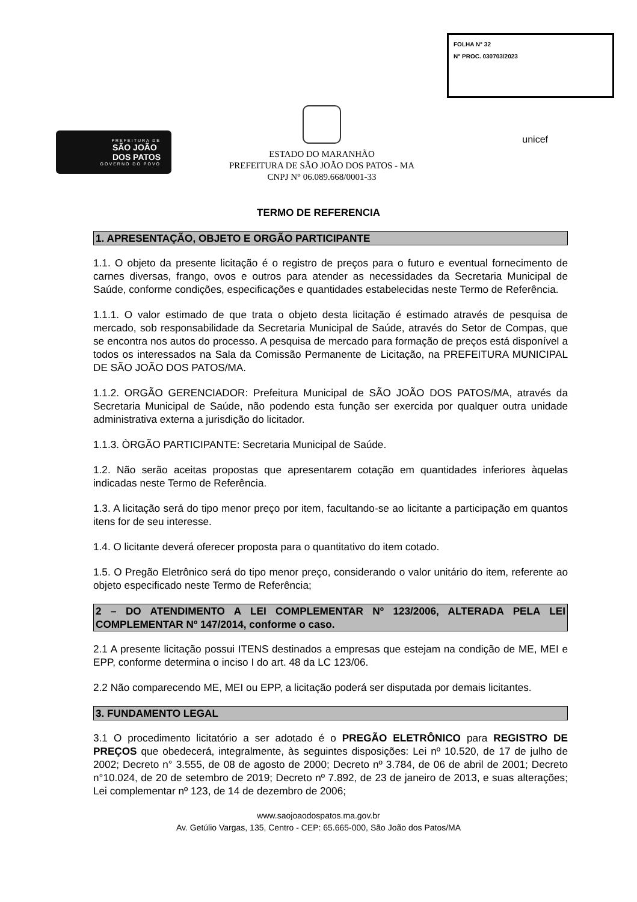PREFEITURA DE
SÃO JOÃO
DOS PATOS
GOVERNO DO POVO
ESTADO DO MARANHÃO
PREFEITURA DE SÃO JOÃO DOS PATOS - MA
CNPJ N° 06.089.668/0001-33
FOLHA N° 32
N° PROC. 030703/2023
unicef
TERMO DE REFERENCIA
1. APRESENTAÇÃO, OBJETO E ORGÃO PARTICIPANTE
1.1. O objeto da presente licitação é o registro de preços para o futuro e eventual fornecimento de carnes diversas, frango, ovos e outros para atender as necessidades da Secretaria Municipal de Saúde, conforme condições, especificações e quantidades estabelecidas neste Termo de Referência.
1.1.1. O valor estimado de que trata o objeto desta licitação é estimado através de pesquisa de mercado, sob responsabilidade da Secretaria Municipal de Saúde, através do Setor de Compas, que se encontra nos autos do processo. A pesquisa de mercado para formação de preços está disponível a todos os interessados na Sala da Comissão Permanente de Licitação, na PREFEITURA MUNICIPAL DE SÃO JOÃO DOS PATOS/MA.
1.1.2. ORGÃO GERENCIADOR: Prefeitura Municipal de SÃO JOÃO DOS PATOS/MA, através da Secretaria Municipal de Saúde, não podendo esta função ser exercida por qualquer outra unidade administrativa externa a jurisdição do licitador.
1.1.3. ÒRGÃO PARTICIPANTE: Secretaria Municipal de Saúde.
1.2. Não serão aceitas propostas que apresentarem cotação em quantidades inferiores àquelas indicadas neste Termo de Referência.
1.3. A licitação será do tipo menor preço por item, facultando-se ao licitante a participação em quantos itens for de seu interesse.
1.4. O licitante deverá oferecer proposta para o quantitativo do item cotado.
1.5. O Pregão Eletrônico será do tipo menor preço, considerando o valor unitário do item, referente ao objeto especificado neste Termo de Referência;
2 – DO ATENDIMENTO A LEI COMPLEMENTAR Nº 123/2006, ALTERADA PELA LEI COMPLEMENTAR Nº 147/2014, conforme o caso.
2.1 A presente licitação possui ITENS destinados a empresas que estejam na condição de ME, MEI e EPP, conforme determina o inciso I do art. 48 da LC 123/06.
2.2 Não comparecendo ME, MEI ou EPP, a licitação poderá ser disputada por demais licitantes.
3. FUNDAMENTO LEGAL
3.1 O procedimento licitatório a ser adotado é o PREGÃO ELETRÔNICO para REGISTRO DE PREÇOS que obedecerá, integralmente, às seguintes disposições: Lei nº 10.520, de 17 de julho de 2002; Decreto n° 3.555, de 08 de agosto de 2000; Decreto nº 3.784, de 06 de abril de 2001; Decreto n°10.024, de 20 de setembro de 2019; Decreto nº 7.892, de 23 de janeiro de 2013, e suas alterações; Lei complementar nº 123, de 14 de dezembro de 2006;
www.saojoaodospatos.ma.gov.br
Av. Getúlio Vargas, 135, Centro - CEP: 65.665-000, São João dos Patos/MA